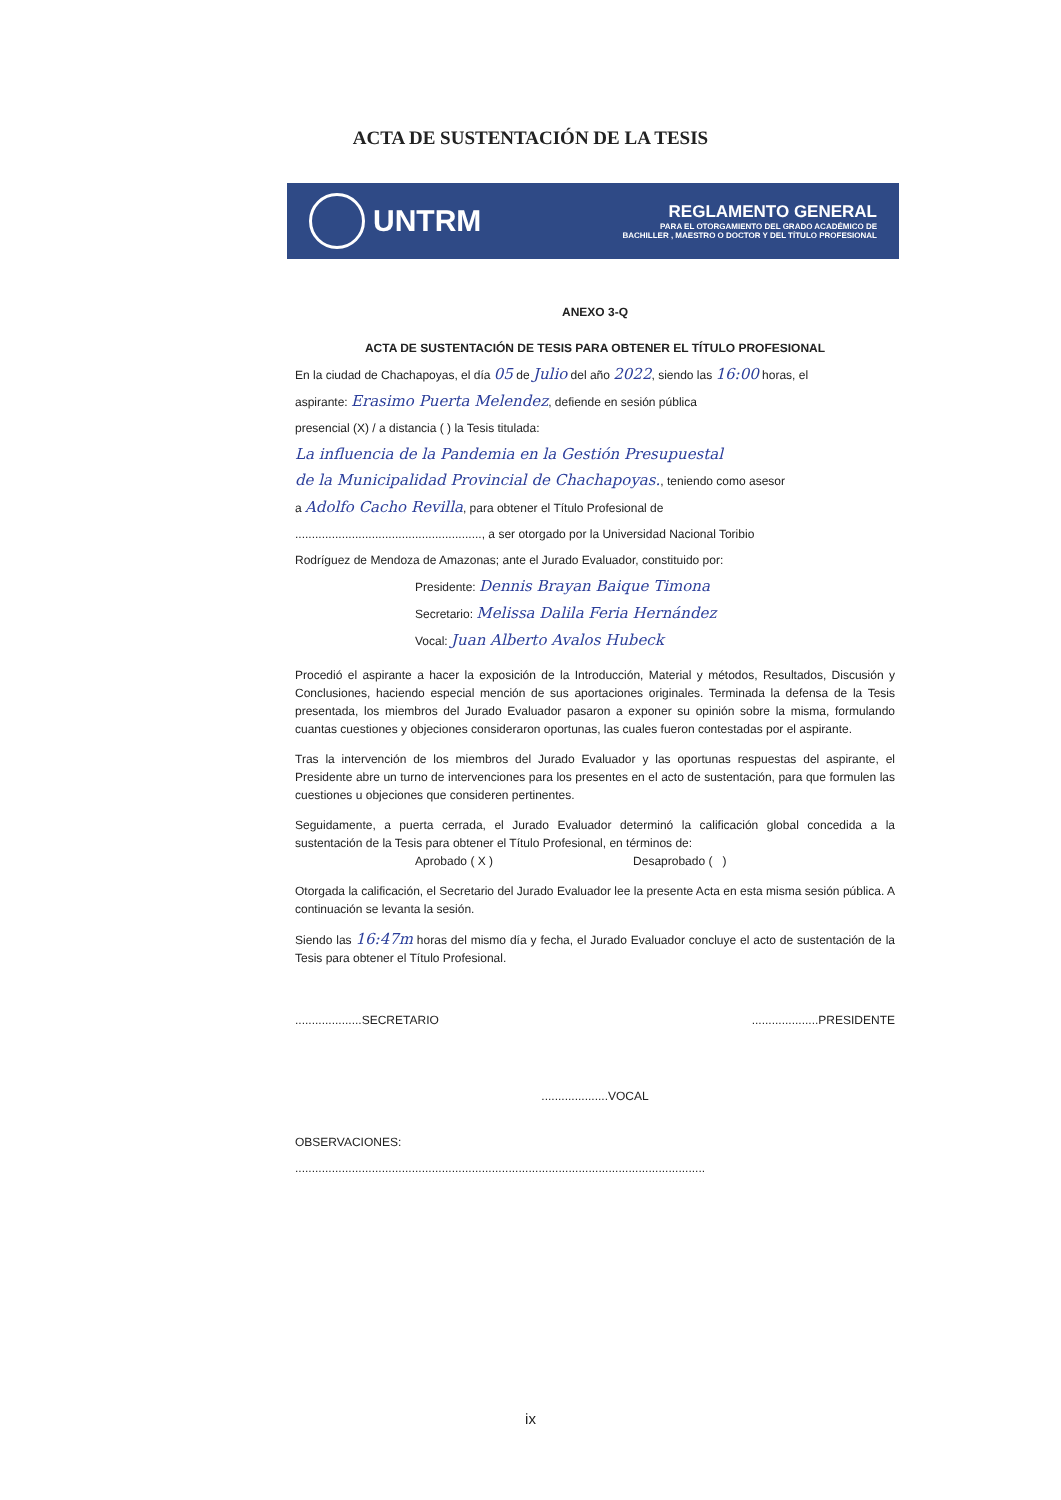ACTA DE SUSTENTACIÓN DE LA TESIS
UNTRM
REGLAMENTO GENERAL
PARA EL OTORGAMIENTO DEL GRADO ACADÉMICO DE
BACHILLER , MAESTRO O DOCTOR Y DEL TÍTULO PROFESIONAL
ANEXO 3-Q
ACTA DE SUSTENTACIÓN DE TESIS PARA OBTENER EL TÍTULO PROFESIONAL
En la ciudad de Chachapoyas, el día 05 de Julio del año 2022, siendo las 16:00 horas, el
aspirante: Erasimo Puerta Melendez, defiende en sesión pública
presencial (X) / a distancia ( ) la Tesis titulada:
La influencia de la Pandemia en la Gestión Presupuestal
de la Municipalidad Provincial de Chachapoyas., teniendo como asesor
a Adolfo Cacho Revilla, para obtener el Título Profesional de
........................................................, a ser otorgado por la Universidad Nacional Toribio
Rodríguez de Mendoza de Amazonas; ante el Jurado Evaluador, constituido por:
Presidente: Dennis Brayan Baique Timona
Secretario: Melissa Dalila Feria Hernández
Vocal: Juan Alberto Avalos Hubeck
Procedió el aspirante a hacer la exposición de la Introducción, Material y métodos, Resultados, Discusión y Conclusiones, haciendo especial mención de sus aportaciones originales. Terminada la defensa de la Tesis presentada, los miembros del Jurado Evaluador pasaron a exponer su opinión sobre la misma, formulando cuantas cuestiones y objeciones consideraron oportunas, las cuales fueron contestadas por el aspirante.
Tras la intervención de los miembros del Jurado Evaluador y las oportunas respuestas del aspirante, el Presidente abre un turno de intervenciones para los presentes en el acto de sustentación, para que formulen las cuestiones u objeciones que consideren pertinentes.
Seguidamente, a puerta cerrada, el Jurado Evaluador determinó la calificación global concedida a la sustentación de la Tesis para obtener el Título Profesional, en términos de:
Aprobado ( X ) Desaprobado ( )
Otorgada la calificación, el Secretario del Jurado Evaluador lee la presente Acta en esta misma sesión pública. A continuación se levanta la sesión.
Siendo las 16:47m horas del mismo día y fecha, el Jurado Evaluador concluye el acto de sustentación de la Tesis para obtener el Título Profesional.
....................SECRETARIO....................PRESIDENTE
....................VOCAL
OBSERVACIONES:
...........................................................................................................................
ix